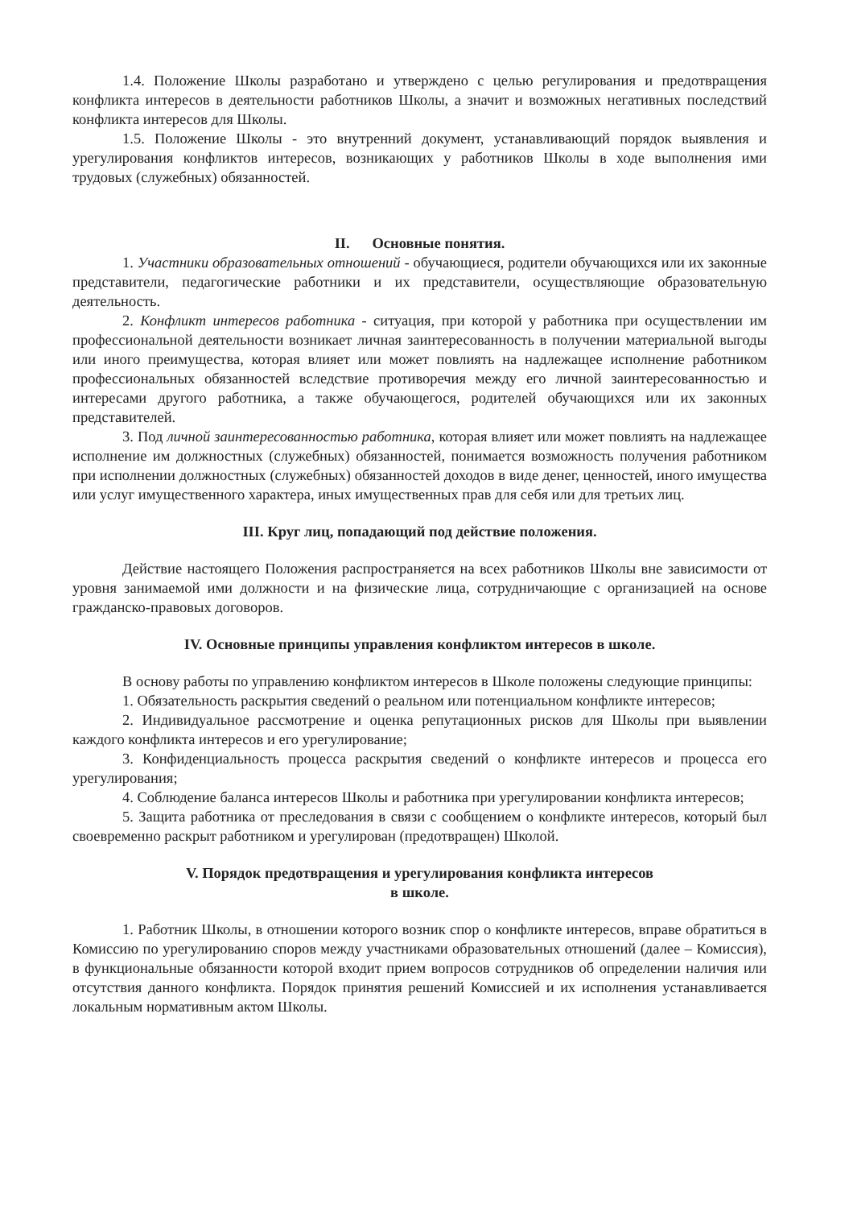1.4. Положение Школы разработано и утверждено с целью регулирования и предотвращения конфликта интересов в деятельности работников Школы, а значит и возможных негативных последствий конфликта интересов для Школы.
1.5. Положение Школы - это внутренний документ, устанавливающий порядок выявления и урегулирования конфликтов интересов, возникающих у работников Школы в ходе выполнения ими трудовых (служебных) обязанностей.
II. Основные понятия.
1. Участники образовательных отношений - обучающиеся, родители обучающихся или их законные представители, педагогические работники и их представители, осуществляющие образовательную деятельность.
2. Конфликт интересов работника - ситуация, при которой у работника при осуществлении им профессиональной деятельности возникает личная заинтересованность в получении материальной выгоды или иного преимущества, которая влияет или может повлиять на надлежащее исполнение работником профессиональных обязанностей вследствие противоречия между его личной заинтересованностью и интересами другого работника, а также обучающегося, родителей обучающихся или их законных представителей.
3. Под личной заинтересованностью работника, которая влияет или может повлиять на надлежащее исполнение им должностных (служебных) обязанностей, понимается возможность получения работником при исполнении должностных (служебных) обязанностей доходов в виде денег, ценностей, иного имущества или услуг имущественного характера, иных имущественных прав для себя или для третьих лиц.
III. Круг лиц, попадающий под действие положения.
Действие настоящего Положения распространяется на всех работников Школы вне зависимости от уровня занимаемой ими должности и на физические лица, сотрудничающие с организацией на основе гражданско-правовых договоров.
IV. Основные принципы управления конфликтом интересов в школе.
В основу работы по управлению конфликтом интересов в Школе положены следующие принципы:
1. Обязательность раскрытия сведений о реальном или потенциальном конфликте интересов;
2. Индивидуальное рассмотрение и оценка репутационных рисков для Школы при выявлении каждого конфликта интересов и его урегулирование;
3. Конфиденциальность процесса раскрытия сведений о конфликте интересов и процесса его урегулирования;
4. Соблюдение баланса интересов Школы и работника при урегулировании конфликта интересов;
5. Защита работника от преследования в связи с сообщением о конфликте интересов, который был своевременно раскрыт работником и урегулирован (предотвращен) Школой.
V. Порядок предотвращения и урегулирования конфликта интересов
в школе.
1. Работник Школы, в отношении которого возник спор о конфликте интересов, вправе обратиться в Комиссию по урегулированию споров между участниками образовательных отношений (далее – Комиссия), в функциональные обязанности которой входит прием вопросов сотрудников об определении наличия или отсутствия данного конфликта. Порядок принятия решений Комиссией и их исполнения устанавливается локальным нормативным актом Школы.